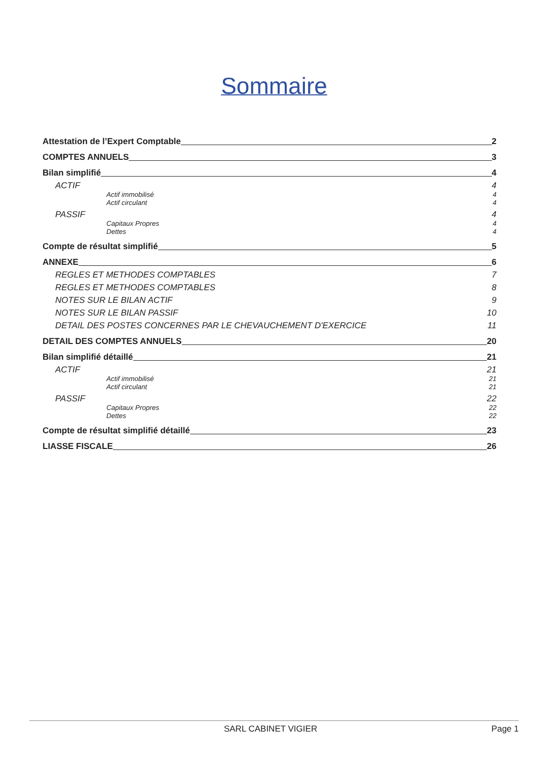Sommaire
Attestation de l’Expert Comptable 2
COMPTES ANNUELS 3
Bilan simplifié 4
ACTIF 4
Actif immobilisé 4
Actif circulant 4
PASSIF 4
Capitaux Propres 4
Dettes 4
Compte de résultat simplifié 5
ANNEXE 6
REGLES ET METHODES COMPTABLES 7
REGLES ET METHODES COMPTABLES 8
NOTES SUR LE BILAN ACTIF 9
NOTES SUR LE BILAN PASSIF 10
DETAIL DES POSTES CONCERNES PAR LE CHEVAUCHEMENT D'EXERCICE 11
DETAIL DES COMPTES ANNUELS 20
Bilan simplifié détaillé 21
ACTIF 21
Actif immobilisé 21
Actif circulant 21
PASSIF 22
Capitaux Propres 22
Dettes 22
Compte de résultat simplifié détaillé 23
LIASSE FISCALE 26
SARL CABINET VIGIER Page 1